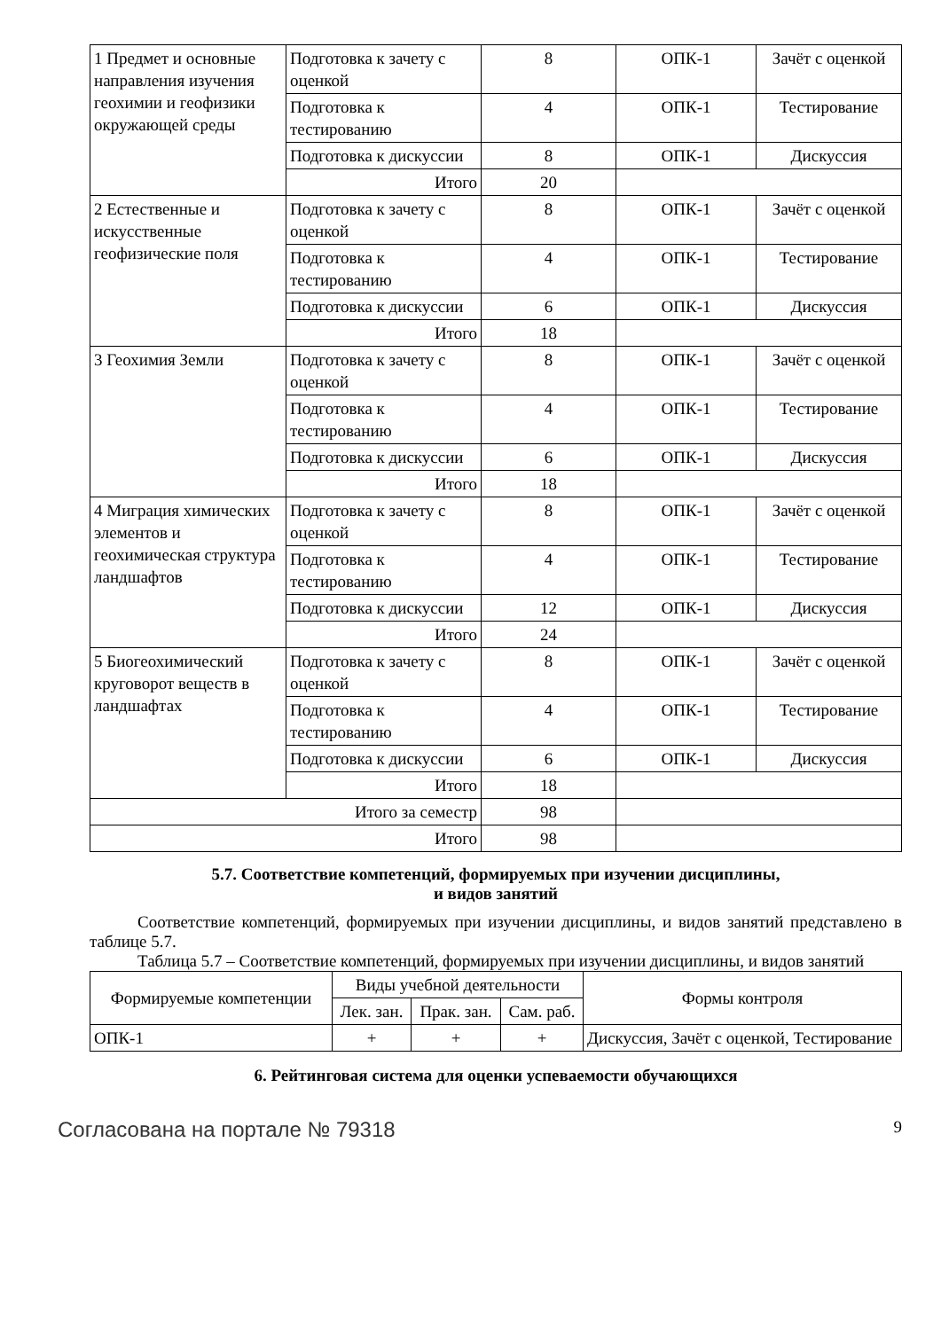| 1 Предмет и основные направления изучения геохимии и геофизики окружающей среды | Подготовка к зачету с оценкой | 8 | ОПК-1 | Зачёт с оценкой |
| | Подготовка к тестированию | 4 | ОПК-1 | Тестирование |
| | Подготовка к дискуссии | 8 | ОПК-1 | Дискуссия |
| | Итого | 20 | | |
| 2 Естественные и искусственные геофизические поля | Подготовка к зачету с оценкой | 8 | ОПК-1 | Зачёт с оценкой |
| | Подготовка к тестированию | 4 | ОПК-1 | Тестирование |
| | Подготовка к дискуссии | 6 | ОПК-1 | Дискуссия |
| | Итого | 18 | | |
| 3 Геохимия Земли | Подготовка к зачету с оценкой | 8 | ОПК-1 | Зачёт с оценкой |
| | Подготовка к тестированию | 4 | ОПК-1 | Тестирование |
| | Подготовка к дискуссии | 6 | ОПК-1 | Дискуссия |
| | Итого | 18 | | |
| 4 Миграция химических элементов и геохимическая структура ландшафтов | Подготовка к зачету с оценкой | 8 | ОПК-1 | Зачёт с оценкой |
| | Подготовка к тестированию | 4 | ОПК-1 | Тестирование |
| | Подготовка к дискуссии | 12 | ОПК-1 | Дискуссия |
| | Итого | 24 | | |
| 5 Биогеохимический круговорот веществ в ландшафтах | Подготовка к зачету с оценкой | 8 | ОПК-1 | Зачёт с оценкой |
| | Подготовка к тестированию | 4 | ОПК-1 | Тестирование |
| | Подготовка к дискуссии | 6 | ОПК-1 | Дискуссия |
| | Итого | 18 | | |
| Итого за семестр | | 98 | | |
| Итого | | 98 | | |
5.7. Соответствие компетенций, формируемых при изучении дисциплины,
и видов занятий
Соответствие компетенций, формируемых при изучении дисциплины, и видов занятий представлено в таблице 5.7.
Таблица 5.7 – Соответствие компетенций, формируемых при изучении дисциплины, и видов занятий
| Формируемые компетенции | Виды учебной деятельности | | | Формы контроля |
| --- | --- | --- | --- | --- |
| | Лек. зан. | Прак. зан. | Сам. раб. | |
| ОПК-1 | + | + | + | Дискуссия, Зачёт с оценкой, Тестирование |
6. Рейтинговая система для оценки успеваемости обучающихся
Согласована на портале № 79318 9